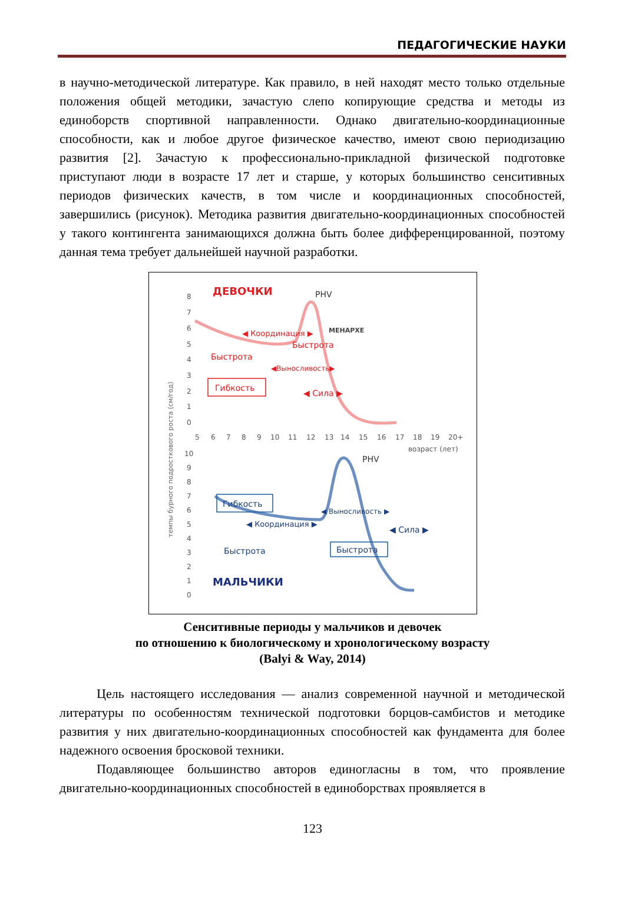ПЕДАГОГИЧЕСКИЕ НАУКИ
в научно-методической литературе. Как правило, в ней находят место только отдельные положения общей методики, зачастую слепо копирующие средства и методы из единоборств спортивной направленности. Однако двигательно-координационные способности, как и любое другое физическое качество, имеют свою периодизацию развития [2]. Зачастую к профессионально-прикладной физической подготовке приступают люди в возрасте 17 лет и старше, у которых большинство сенситивных периодов физических качеств, в том числе и координационных способностей, завершились (рисунок). Методика развития двигательно-координационных способностей у такого контингента занимающихся должна быть более дифференцированной, поэтому данная тема требует дальнейшей научной разработки.
темпы бурного подросткового роста (см/год)
8
7
6
5
4
3
2
1
0
5
6
7
8
9
10
11
12
13
14
15
16
17
18
19
20+
возраст (лет)
10
9
8
7
6
5
4
3
2
1
0
ДЕВОЧКИ
PHV
МЕНАРХЕ
◀ Координация ▶
Быстрота
Быстрота
◀Выносливость▶
Гибкость
◀ Сила ▶
МАЛЬЧИКИ
PHV
Гибкость
◀ Выносливость ▶
◀ Координация ▶
◀ Сила ▶
Быстрота
Быстрота
Сенситивные периоды у мальчиков и девочек
по отношению к биологическому и хронологическому возрасту
(Balyi & Way, 2014)
Цель настоящего исследования — анализ современной научной и методической литературы по особенностям технической подготовки борцов-самбистов и методике развития у них двигательно-координационных способностей как фундамента для более надежного освоения бросковой техники.
Подавляющее большинство авторов единогласны в том, что проявление двигательно-координационных способностей в единоборствах проявляется в
123